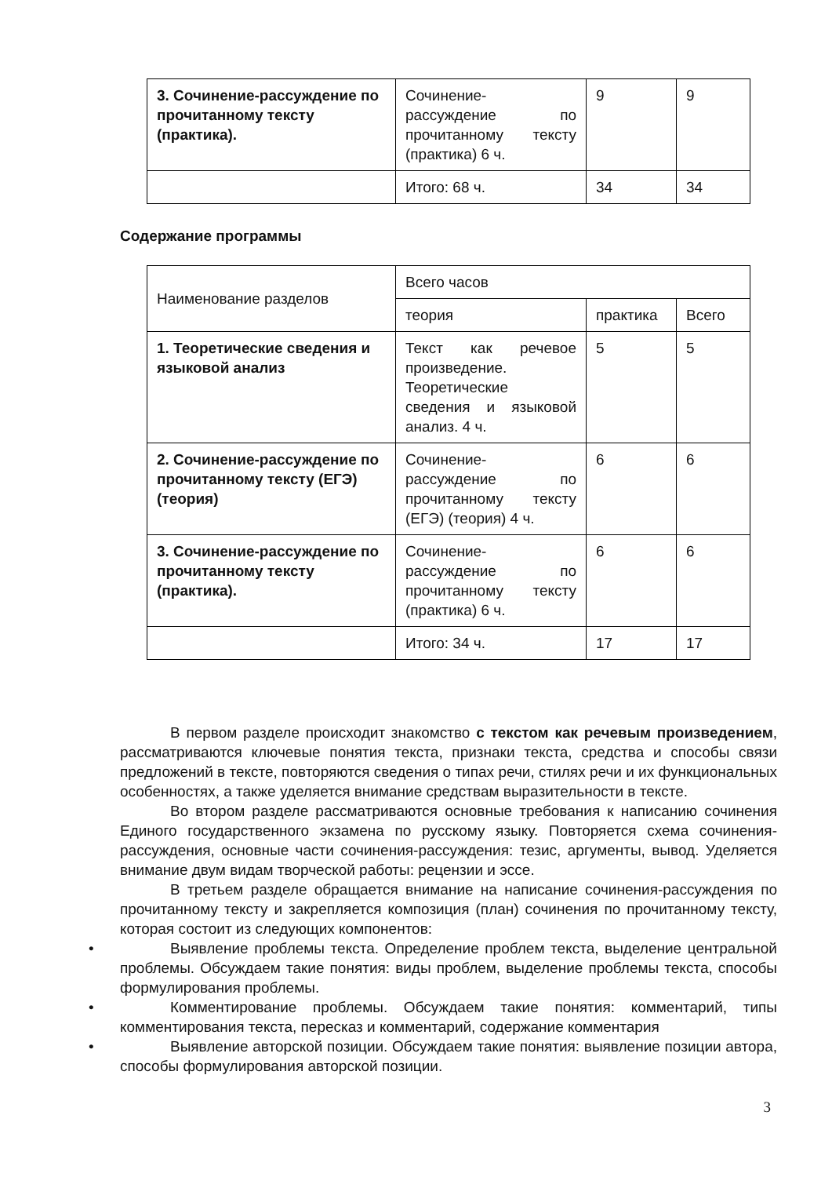| 3. Сочинение-рассуждение по прочитанному тексту (практика). | Сочинение-рассуждение по прочитанному тексту (практика) 6 ч. | 9 | 9 |
| | Итого: 68 ч. | 34 | 34 |
Содержание программы
| Наименование разделов | Всего часов | | |
| | теория | практика | Всего |
| 1. Теоретические сведения и языковой анализ | Текст как речевое произведение. Теоретические сведения и языковой анализ. 4 ч. | 5 | 5 |
| 2. Сочинение-рассуждение по прочитанному тексту (ЕГЭ) (теория) | Сочинение-рассуждение по прочитанному тексту (ЕГЭ) (теория) 4 ч. | 6 | 6 |
| 3. Сочинение-рассуждение по прочитанному тексту (практика). | Сочинение-рассуждение по прочитанному тексту (практика) 6 ч. | 6 | 6 |
| | Итого: 34 ч. | 17 | 17 |
В первом разделе происходит знакомство с текстом как речевым произведением, рассматриваются ключевые понятия текста, признаки текста, средства и способы связи предложений в тексте, повторяются сведения о типах речи, стилях речи и их функциональных особенностях, а также уделяется внимание средствам выразительности в тексте.
Во втором разделе рассматриваются основные требования к написанию сочинения Единого государственного экзамена по русскому языку. Повторяется схема сочинения- рассуждения, основные части сочинения-рассуждения: тезис, аргументы, вывод. Уделяется внимание двум видам творческой работы: рецензии и эссе.
В третьем разделе обращается внимание на написание сочинения-рассуждения по прочитанному тексту и закрепляется композиция (план) сочинения по прочитанному тексту, которая состоит из следующих компонентов:
• Выявление проблемы текста. Определение проблем текста, выделение центральной проблемы. Обсуждаем такие понятия: виды проблем, выделение проблемы текста, способы формулирования проблемы.
• Комментирование проблемы. Обсуждаем такие понятия: комментарий, типы комментирования текста, пересказ и комментарий, содержание комментария
• Выявление авторской позиции. Обсуждаем такие понятия: выявление позиции автора, способы формулирования авторской позиции.
3